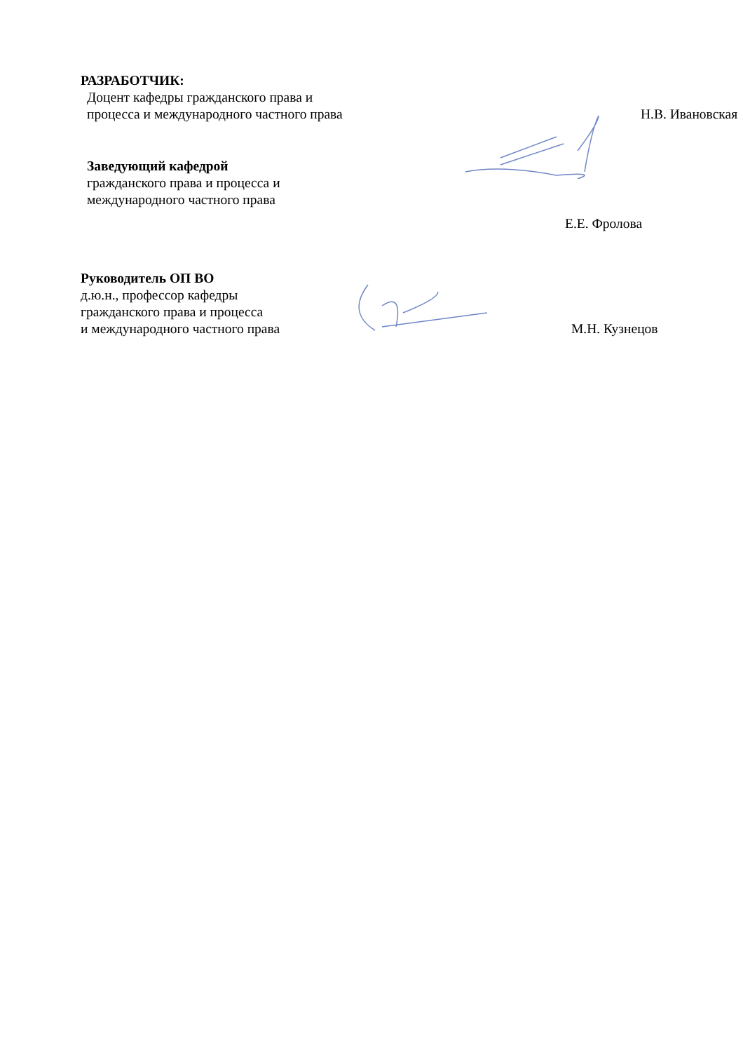РАЗРАБОТЧИК:
Доцент кафедры гражданского права и
процесса и международного частного права
Н.В. Ивановская
Заведующий кафедрой
гражданского права и процесса и
международного частного права
Е.Е. Фролова
Руководитель ОП ВО
д.ю.н., профессор кафедры
гражданского права и процесса
и международного частного права
М.Н. Кузнецов